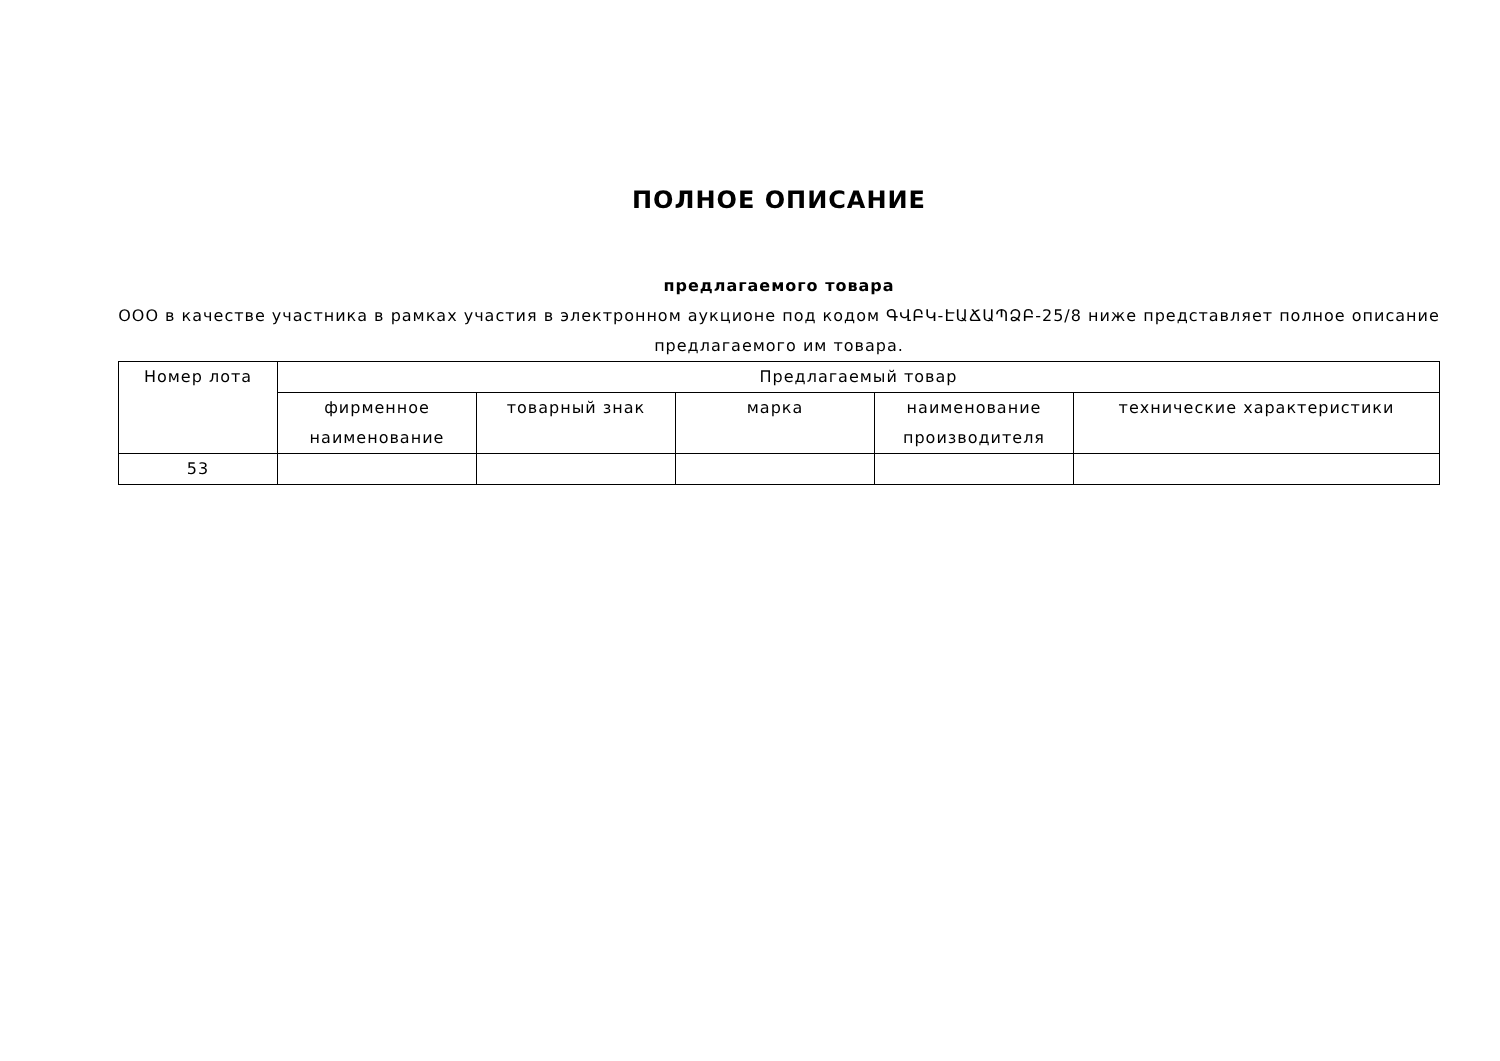ПОЛНОЕ ОПИСАНИЕ
предлагаемого товара
ООО в качестве участника в рамках участия в электронном аукционе под кодом ԳՎԲԿ-ԷԱՃԱՊՁԲ-25/8 ниже представляет полное описание предлагаемого им товара.
| Номер лота | Предлагаемый товар | | | | |
| --- | --- | --- | --- | --- | --- |
| | фирменное наименование | товарный знак | марка | наименование производителя | технические характеристики |
| 53 | | | | | |